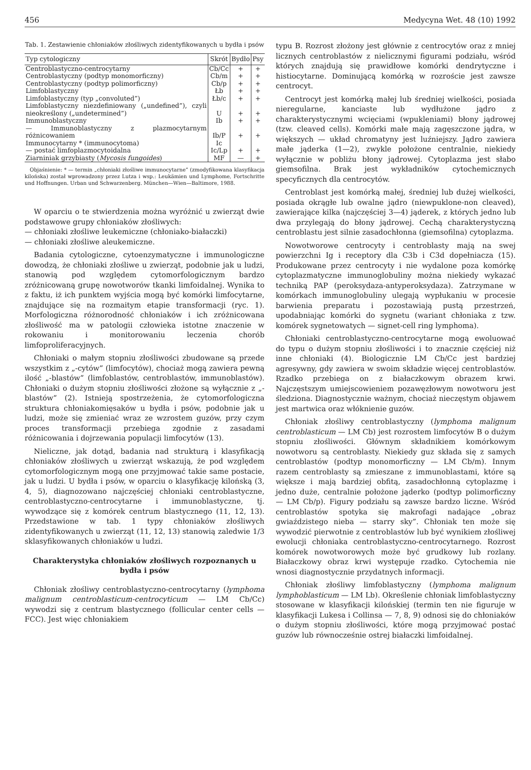456 Medycyna Wet. 48 (10) 1992
Tab. 1. Zestawienie chłoniaków złośliwych zidentyfikowanych u bydła i psów
| Typ cytologiczny | Skrót | Bydło | Psy |
| --- | --- | --- | --- |
| Centroblastyczno-centrocytarny | Cb/Cc | + | + |
| Centroblastyczny (podtyp monomorficzny) | Cb/m | + | + |
| Centroblastyczny (podtyp polimorficzny) | Cb/p | + | + |
| Limfoblastyczny | Łb | + | + |
| Limfoblastyczny (typ „convoluted”) | Łb/c | + | + |
| Limfoblastyczny niezdefiniowany („undefined”), czyli nieokreślony („undetermined”) | U | + | + |
| Immunoblastyczny | Ib | + | + |
| — Immunoblastyczny z plazmocytarnym różnicowaniem | Ib/P | + | + |
| Immunocytarny * (immunocytoma) | Ic | | |
| — postać limfoplazmocytoidalna | Ic/Lp | + | + |
| Ziarniniak grzybiasty ( Mycosis fungoides ) | MF | — | + |
Objaśnienie: * — termin „chłoniaki złośliwe immunocytarne” (zmodyfikowana klasyfikacja kilońska) został wprowadzony przez Lutza i wsp.: Leukämien und Lymphome, Fortschritte und Hoffnungen. Urban und Schwarzenberg. München—Wien—Baltimore, 1988.
W oparciu o te stwierdzenia można wyróżnić u zwierząt dwie podstawowe grupy chłoniaków złośliwych:
— chłoniaki złośliwe leukemiczne (chłoniako-białaczki)
— chłoniaki złośliwe aleukemiczne.
Badania cytologiczne, cytoenzymatyczne i immunologiczne dowodzą, że chłoniaki złośliwe u zwierząt, podobnie jak u ludzi, stanowią pod względem cytomorfologicznym bardzo zróżnicowaną grupę nowotworów tkanki limfoidalnej. Wynika to z faktu, iż ich punktem wyjścia mogą być komórki limfocytarne, znajdujące się na rozmaitym etapie transformacji (ryc. 1). Morfologiczna różnorodność chłoniaków i ich zróżnicowana złośliwość ma w patologii człowieka istotne znaczenie w rokowaniu i monitorowaniu leczenia chorób limfoproliferacyjnych.
Chłoniaki o małym stopniu złośliwości zbudowane są przede wszystkim z „-cytów” (limfocytów), chociaż mogą zawiera pewną ilość „-blastów” (limfoblastów, centroblastów, immunoblastów). Chłoniaki o dużym stopniu złośliwości złożone są wyłącznie z „-blastów” (2). Istnieją spostrzeżenia, że cytomorfologiczna struktura chłoniakomięsaków u bydła i psów, podobnie jak u ludzi, może się zmieniać wraz ze wzrostem guzów, przy czym proces transformacji przebiega zgodnie z zasadami różnicowania i dojrzewania populacji limfocytów (13).
Nieliczne, jak dotąd, badania nad strukturą i klasyfikacją chłoniaków złośliwych u zwierząt wskazują, że pod względem cytomorfologicznym mogą one przyjmować takie same postacie, jak u ludzi. U bydła i psów, w oparciu o klasyfikację kilońską (3, 4, 5), diagnozowano najczęściej chłoniaki centroblastyczne, centroblastyczno-centrocytarne i immunoblastyczne, tj. wywodzące się z komórek centrum blastycznego (11, 12, 13). Przedstawione w tab. 1 typy chłoniaków złośliwych zidentyfikowanych u zwierząt (11, 12, 13) stanowią zaledwie 1/3 sklasyfikowanych chłoniaków u ludzi.
Charakterystyka chłoniaków złośliwych rozpoznanych u bydła i psów
Chłoniak złośliwy centroblastyczno-centrocytarny (lymphoma malignum centroblasticum-centrocyticum — LM Cb/Cc) wywodzi się z centrum blastycznego (follicular center cells — FCC). Jest więc chłoniakiem
typu B. Rozrost złożony jest głównie z centrocytów oraz z mniej licznych centroblastów z nielicznymi figurami podziału, wśród których znajdują się prawidłowe komórki dendrytyczne i histiocytarne. Dominującą komórką w rozroście jest zawsze centrocyt.
Centrocyt jest komórką małej lub średniej wielkości, posiada nieregularne, kanciaste lub wydłużone jądro z charakterystycznymi wcięciami (wpukleniami) błony jądrowej (tzw. cleaved cells). Komórki małe mają zagęszczone jądra, w większych — układ chromatyny jest luźniejszy. Jądro zawiera małe jąderka (1—2), zwykle położone centralnie, niekiedy wyłącznie w pobliżu błony jądrowej. Cytoplazma jest słabo giemsofilna. Brak jest wykładników cytochemicznych specyficznych dla centrocytów.
Centroblast jest komórką małej, średniej lub dużej wielkości, posiada okrągłe lub owalne jądro (niewpuklone-non cleaved), zawierające kilka (najczęściej 3—4) jąderek, z których jedno lub dwa przylegają do błony jądrowej. Cechą charakterystyczną centroblastu jest silnie zasadochłonna (giemsofilna) cytoplazma.
Nowotworowe centrocyty i centroblasty mają na swej powierzchni Ig i receptory dla C3b i C3d dopełniacza (15). Produkowane przez centrocyty i nie wydalone poza komórkę cytoplazmatyczne immunoglobuliny można niekiedy wykazać techniką PAP (peroksydaza-antyperoksydaza). Zatrzymane w komórkach immunoglobuliny ulegają wypłukaniu w procesie barwienia preparatu i pozostawiają pustą przestrzeń, upodabniając komórki do sygnetu (wariant chłoniaka z tzw. komórek sygnetowatych — signet-cell ring lymphoma).
Chłoniaki centroblastyczno-centrocytarne mogą ewoluować do typu o dużym stopniu złośliwości i to znacznie częściej niż inne chłoniaki (4). Biologicznie LM Cb/Cc jest bardziej agresywny, gdy zawiera w swoim składzie więcej centroblastów. Rzadko przebiega on z białaczkowym obrazem krwi. Najczęstszym umiejscowieniem pozawęzłowym nowotworu jest śledziona. Diagnostycznie ważnym, chociaż nieczęstym objawem jest martwica oraz włóknienie guzów.
Chłoniak złośliwy centroblastyczny (lymphoma malignum centroblasticum — LM Cb) jest rozrostem limfocytów B o dużym stopniu złośliwości. Głównym składnikiem komórkowym nowotworu są centroblasty. Niekiedy guz składa się z samych centroblastów (podtyp monomorficzny — LM Cb/m). Innym razem centroblasty są zmieszane z immunoblastami, które są większe i mają bardziej obfitą, zasadochłonną cytoplazmę i jedno duże, centralnie położone jąderko (podtyp polimorficzny — LM Cb/p). Figury podziału są zawsze bardzo liczne. Wśród centroblastów spotyka się makrofagi nadające „obraz gwiaździstego nieba — starry sky”. Chłoniak ten może się wywodzić pierwotnie z centroblastów lub być wynikiem złośliwej ewolucji chłoniaka centroblastyczno-centrocytarnego. Rozrost komórek nowotworowych może być grudkowy lub rozlany. Białaczkowy obraz krwi występuje rzadko. Cytochemia nie wnosi diagnostycznie przydatnych informacji.
Chłoniak złośliwy limfoblastyczny (lymphoma malignum lymphoblasticum — LM Lb). Określenie chłoniak limfoblastyczny stosowane w klasyfikacji kilońskiej (termin ten nie figuruje w klasyfikacji Lukesa i Collinsa — 7, 8, 9) odnosi się do chłoniaków o dużym stopniu złośliwości, które mogą przyjmować postać guzów lub równocześnie ostrej białaczki limfoidalnej.